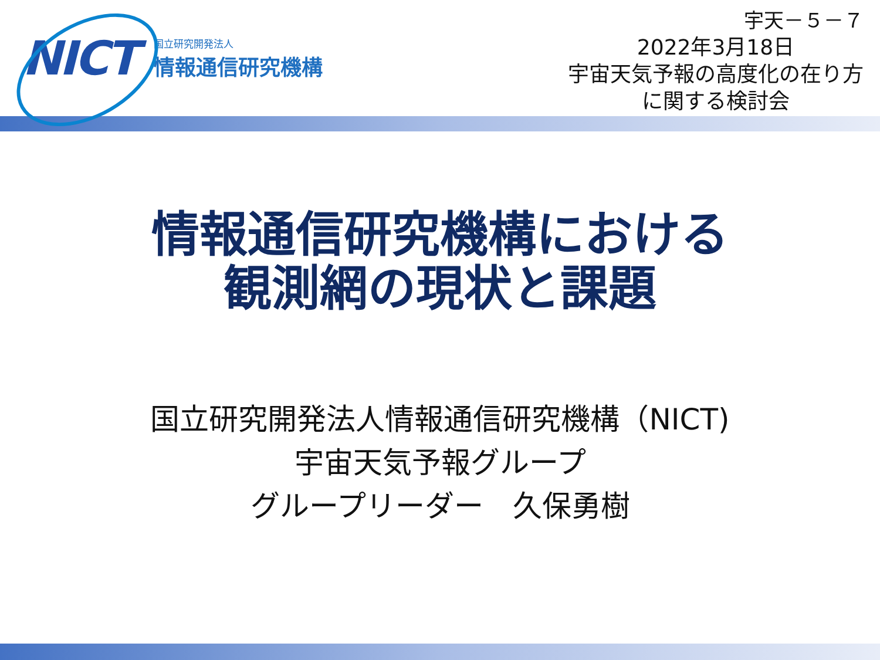NICT
国立研究開発法人
情報通信研究機構
宇天－５－７
2022年3月18日
宇宙天気予報の高度化の在り方
に関する検討会
情報通信研究機構における
観測網の現状と課題
国立研究開発法人情報通信研究機構（NICT)
宇宙天気予報グループ
グループリーダー　久保勇樹